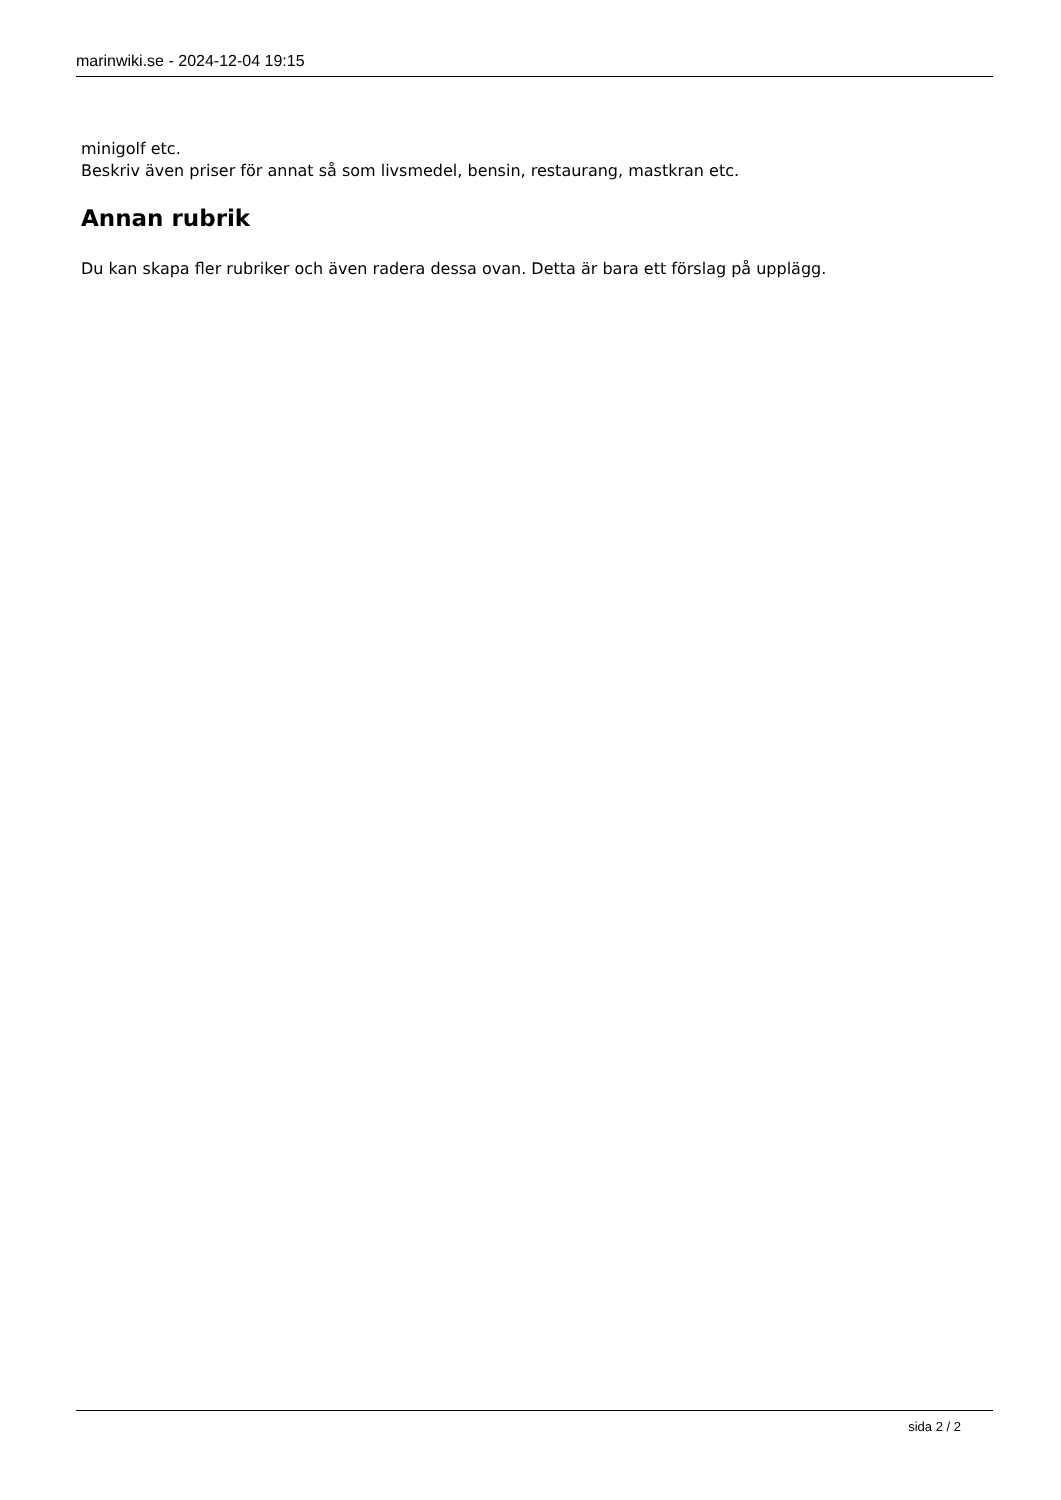marinwiki.se - 2024-12-04 19:15
minigolf etc.
Beskriv även priser för annat så som livsmedel, bensin, restaurang, mastkran etc.
Annan rubrik
Du kan skapa fler rubriker och även radera dessa ovan. Detta är bara ett förslag på upplägg.
sida 2 / 2